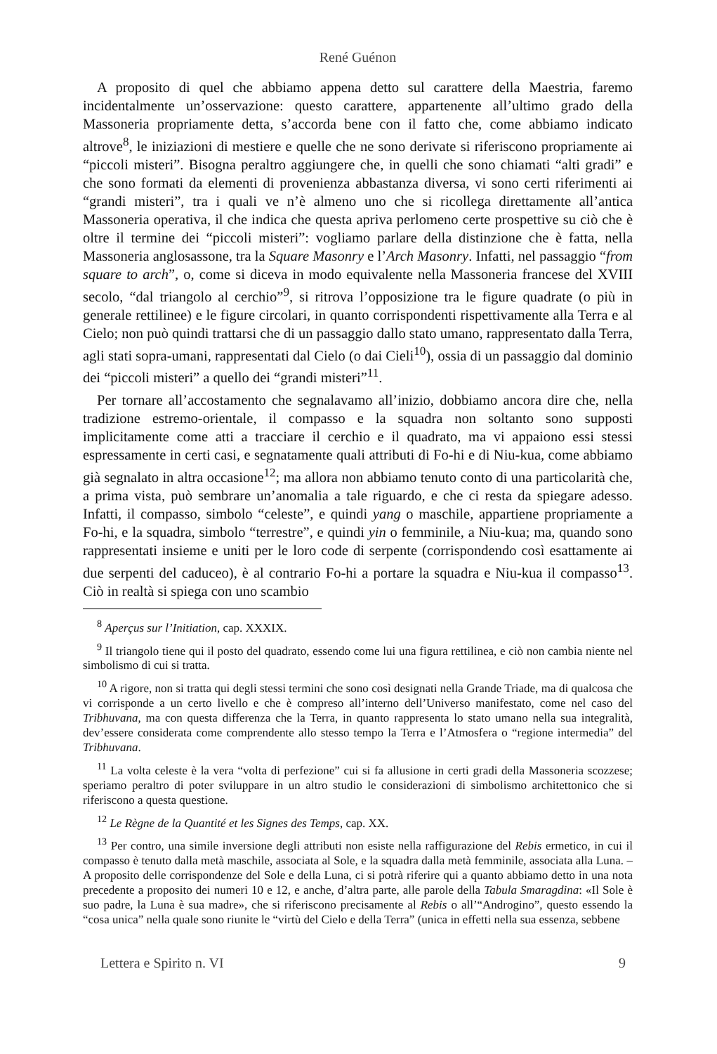René Guénon
A proposito di quel che abbiamo appena detto sul carattere della Maestria, faremo incidentalmente un’osservazione: questo carattere, appartenente all’ultimo grado della Massoneria propriamente detta, s’accorda bene con il fatto che, come abbiamo indicato altrove<sup>8</sup>, le iniziazioni di mestiere e quelle che ne sono derivate si riferiscono propriamente ai “piccoli misteri”. Bisogna peraltro aggiungere che, in quelli che sono chiamati “alti gradi” e che sono formati da elementi di provenienza abbastanza diversa, vi sono certi riferimenti ai “grandi misteri”, tra i quali ve n’è almeno uno che si ricollega direttamente all’antica Massoneria operativa, il che indica che questa apriva perlomeno certe prospettive su ciò che è oltre il termine dei “piccoli misteri”: vogliamo parlare della distinzione che è fatta, nella Massoneria anglosassone, tra la Square Masonry e l’Arch Masonry. Infatti, nel passaggio “from square to arch”, o, come si diceva in modo equivalente nella Massoneria francese del XVIII secolo, “dal triangolo al cerchio”<sup>9</sup>, si ritrova l’opposizione tra le figure quadrate (o più in generale rettilinee) e le figure circolari, in quanto corrispondenti rispettivamente alla Terra e al Cielo; non può quindi trattarsi che di un passaggio dallo stato umano, rappresentato dalla Terra, agli stati sopra-umani, rappresentati dal Cielo (o dai Cieli<sup>10</sup>), ossia di un passaggio dal dominio dei “piccoli misteri” a quello dei “grandi misteri”<sup>11</sup>.
Per tornare all’accostamento che segnalavamo all’inizio, dobbiamo ancora dire che, nella tradizione estremo-orientale, il compasso e la squadra non soltanto sono supposti implicitamente come atti a tracciare il cerchio e il quadrato, ma vi appaiono essi stessi espressamente in certi casi, e segnatamente quali attributi di Fo-hi e di Niu-kua, come abbiamo già segnalato in altra occasione<sup>12</sup>; ma allora non abbiamo tenuto conto di una particolarità che, a prima vista, può sembrare un’anomalia a tale riguardo, e che ci resta da spiegare adesso. Infatti, il compasso, simbolo “celeste”, e quindi yang o maschile, appartiene propriamente a Fo-hi, e la squadra, simbolo “terrestre”, e quindi yin o femminile, a Niu-kua; ma, quando sono rappresentati insieme e uniti per le loro code di serpente (corrispondendo così esattamente ai due serpenti del caduceo), è al contrario Fo-hi a portare la squadra e Niu-kua il compasso<sup>13</sup>. Ciò in realtà si spiega con uno scambio
<sup>8</sup> Aperçus sur l’Initiation, cap. XXXIX.
<sup>9</sup> Il triangolo tiene qui il posto del quadrato, essendo come lui una figura rettilinea, e ciò non cambia niente nel simbolismo di cui si tratta.
<sup>10</sup> A rigore, non si tratta qui degli stessi termini che sono così designati nella Grande Triade, ma di qualcosa che vi corrisponde a un certo livello e che è compreso all’interno dell’Universo manifestato, come nel caso del Tribhuvana, ma con questa differenza che la Terra, in quanto rappresenta lo stato umano nella sua integralità, dev’essere considerata come comprendente allo stesso tempo la Terra e l’Atmosfera o “regione intermedia” del Tribhuvana.
<sup>11</sup> La volta celeste è la vera “volta di perfezione” cui si fa allusione in certi gradi della Massoneria scozzese; speriamo peraltro di poter sviluppare in un altro studio le considerazioni di simbolismo architettonico che si riferiscono a questa questione.
<sup>12</sup> Le Règne de la Quantité et les Signes des Temps, cap. XX.
<sup>13</sup> Per contro, una simile inversione degli attributi non esiste nella raffigurazione del Rebis ermetico, in cui il compasso è tenuto dalla metà maschile, associata al Sole, e la squadra dalla metà femminile, associata alla Luna. – A proposito delle corrispondenze del Sole e della Luna, ci si potrà riferire qui a quanto abbiamo detto in una nota precedente a proposito dei numeri 10 e 12, e anche, d’altra parte, alle parole della Tabula Smaragdina: «Il Sole è suo padre, la Luna è sua madre», che si riferiscono precisamente al Rebis o all’“Androgino”, questo essendo la “cosa unica” nella quale sono riunite le “virtù del Cielo e della Terra” (unica in effetti nella sua essenza, sebbene
Lettera e Spirito n. VI 9